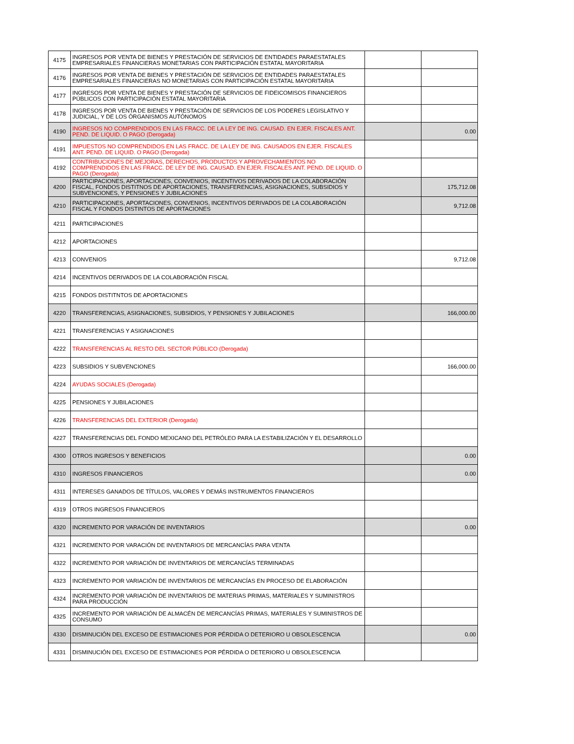| 4175 | INGRESOS POR VENTA DE BIENES Y PRESTACIÓN DE SERVICIOS DE ENTIDADES PARAESTATALES EMPRESARIALES FINANCIERAS MONETARIAS CON PARTICIPACIÓN ESTATAL MAYORITARIA | | |
| 4176 | INGRESOS POR VENTA DE BIENES Y PRESTACIÓN DE SERVICIOS DE ENTIDADES PARAESTATALES EMPRESARIALES FINANCIERAS NO MONETARIAS CON PARTICIPACIÓN ESTATAL MAYORITARIA | | |
| 4177 | INGRESOS POR VENTA DE BIENES Y PRESTACIÓN DE SERVICIOS DE FIDEICOMISOS FINANCIEROS PÚBLICOS CON PARTICIPACIÓN ESTATAL MAYORITARIA | | |
| 4178 | INGRESOS POR VENTA DE BIENES Y PRESTACIÓN DE SERVICIOS DE LOS PODERES LEGISLATIVO Y JUDICIAL, Y DE LOS ÓRGANISMOS AUTÓNOMOS | | |
| 4190 | INGRESOS NO COMPRENDIDOS EN LAS FRACC. DE LA LEY DE ING. CAUSAD. EN EJER. FISCALES ANT. PEND. DE LIQUID. O PAGO (Derogada) | | 0.00 |
| 4191 | IMPUESTOS NO COMPRENDIDOS EN LAS FRACC. DE LA LEY DE ING. CAUSADOS EN EJER. FISCALES ANT. PEND. DE LIQUID. O PAGO (Derogada) | | |
| 4192 | CONTRIBUCIONES DE MEJORAS, DERECHOS, PRODUCTOS Y APROVECHAMIENTOS NO COMPRENDIDOS EN LAS FRACC. DE LEY DE ING. CAUSAD. EN EJER. FISCALES ANT. PEND. DE LIQUID. O PAGO (Derogada) | | |
| 4200 | PARTICIPACIONES, APORTACIONES, CONVENIOS, INCENTIVOS DERIVADOS DE LA COLABORACIÓN FISCAL, FONDOS DISTITNOS DE APORTACIONES, TRANSFERENCIAS, ASIGNACIONES, SUBSIDIOS Y SUBVENCIONES, Y PENSIONES Y JUBILACIONES | | 175,712.08 |
| 4210 | PARTICIPACIONES, APORTACIONES, CONVENIOS, INCENTIVOS DERIVADOS DE LA COLABORACIÓN FISCAL Y FONDOS DISTINTOS DE APORTACIONES | | 9,712.08 |
| 4211 | PARTICIPACIONES | | |
| 4212 | APORTACIONES | | |
| 4213 | CONVENIOS | | 9,712.08 |
| 4214 | INCENTIVOS DERIVADOS DE LA COLABORACIÓN FISCAL | | |
| 4215 | FONDOS DISTITNTOS DE APORTACIONES | | |
| 4220 | TRANSFERENCIAS, ASIGNACIONES, SUBSIDIOS, Y PENSIONES Y JUBILACIONES | | 166,000.00 |
| 4221 | TRANSFERENCIAS Y ASIGNACIONES | | |
| 4222 | TRANSFERENCIAS AL RESTO DEL SECTOR PÚBLICO (Derogada) | | |
| 4223 | SUBSIDIOS Y SUBVENCIONES | | 166,000.00 |
| 4224 | AYUDAS SOCIALES (Derogada) | | |
| 4225 | PENSIONES Y JUBILACIONES | | |
| 4226 | TRANSFERENCIAS DEL EXTERIOR (Derogada) | | |
| 4227 | TRANSFERENCIAS DEL FONDO MEXICANO DEL PETRÓLEO PARA LA ESTABILIZACIÓN Y EL DESARROLLO | | |
| 4300 | OTROS INGRESOS Y BENEFICIOS | | 0.00 |
| 4310 | INGRESOS FINANCIEROS | | 0.00 |
| 4311 | INTERESES GANADOS DE TÍTULOS, VALORES Y DEMÁS INSTRUMENTOS FINANCIEROS | | |
| 4319 | OTROS INGRESOS FINANCIEROS | | |
| 4320 | INCREMENTO POR VARACIÓN DE INVENTARIOS | | 0.00 |
| 4321 | INCREMENTO POR VARACIÓN DE INVENTARIOS DE MERCANCÍAS PARA VENTA | | |
| 4322 | INCREMENTO POR VARIACIÓN DE INVENTARIOS DE MERCANCÍAS TERMINADAS | | |
| 4323 | INCREMENTO POR VARIACIÓN DE INVENTARIOS DE MERCANCÍAS EN PROCESO DE ELABORACIÓN | | |
| 4324 | INCREMENTO POR VARIACIÓN DE INVENTARIOS DE MATERIAS PRIMAS, MATERIALES Y SUMINISTROS PARA PRODUCCIÓN | | |
| 4325 | INCREMENTO POR VARIACIÓN DE ALMACÉN DE MERCANCÍAS PRIMAS, MATERIALES Y SUMINISTROS DE CONSUMO | | |
| 4330 | DISMINUCIÓN DEL EXCESO DE ESTIMACIONES POR PÉRDIDA O DETERIORO U OBSOLESCENCIA | | 0.00 |
| 4331 | DISMINUCIÓN DEL EXCESO DE ESTIMACIONES POR PÉRDIDA O DETERIORO U OBSOLESCENCIA | | |